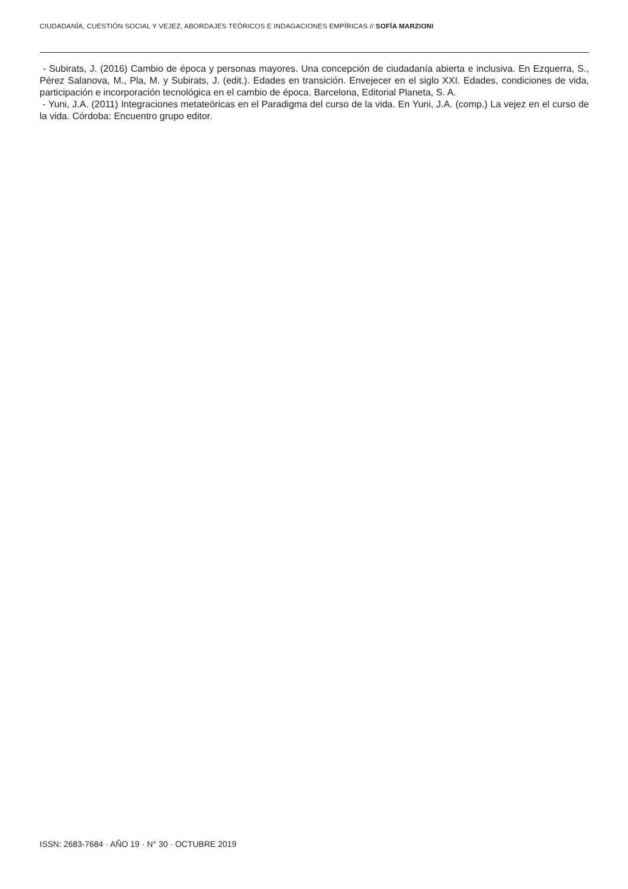CIUDADANÍA, CUESTIÓN SOCIAL Y VEJEZ, ABORDAJES TEÓRICOS E INDAGACIONES EMPÍRICAS // SOFÍA MARZIONI
- Subirats, J. (2016) Cambio de época y personas mayores. Una concepción de ciudadanía abierta e inclusiva. En Ezquerra, S., Pérez Salanova, M., Pla, M. y Subirats, J. (edit.). Edades en transición. Envejecer en el siglo XXI. Edades, condiciones de vida, participación e incorporación tecnológica en el cambio de época. Barcelona, Editorial Planeta, S. A.
- Yuni, J.A. (2011) Integraciones metateóricas en el Paradigma del curso de la vida. En Yuni, J.A. (comp.) La vejez en el curso de la vida. Córdoba: Encuentro grupo editor.
ISSN: 2683-7684 · AÑO 19 · N° 30 · OCTUBRE 2019